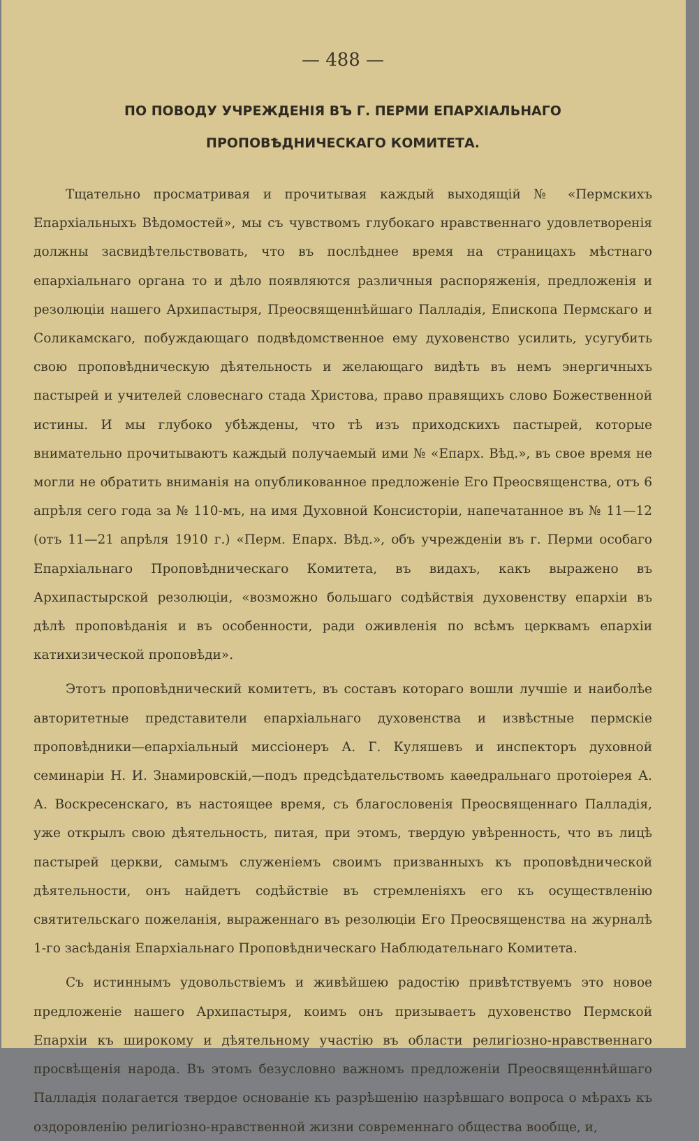— 488 —
ПО ПОВОДУ УЧРЕЖДЕНІЯ ВЪ Г. ПЕРМИ ЕПАРХІАЛЬНАГО ПРОПОВѢДНИЧЕСКАГО КОМИТЕТА.
Тщательно просматривая и прочитывая каждый выходящій № «Пермскихъ Епархіальныхъ Вѣдомостей», мы съ чувствомъ глубокаго нравственнаго удовлетворенія должны засвидѣтельствовать, что въ послѣднее время на страницахъ мѣстнаго епархіальнаго органа то и дѣло появляются различныя распоряженія, предложенія и резолюціи нашего Архипастыря, Преосвященнѣйшаго Палладія, Епископа Пермскаго и Соликамскаго, побуждающаго подвѣдомственное ему духовенство усилить, усугубить свою проповѣдническую дѣятельность и желающаго видѣть въ немъ энергичныхъ пастырей и учителей словеснаго стада Христова, право правящихъ слово Божественной истины. И мы глубоко убѣждены, что тѣ изъ приходскихъ пастырей, которые внимательно прочитываютъ каждый получаемый ими № «Епарх. Вѣд.», въ свое время не могли не обратить вниманія на опубликованное предложеніе Его Преосвященства, отъ 6 апрѣля сего года за № 110-мъ, на имя Духовной Консисторіи, напечатанное въ № 11—12 (отъ 11—21 апрѣля 1910 г.) «Перм. Епарх. Вѣд.», объ учрежденіи въ г. Перми особаго Епархіальнаго Проповѣдническаго Комитета, въ видахъ, какъ выражено въ Архипастырской резолюціи, «возможно большаго содѣйствія духовенству епархіи въ дѣлѣ проповѣданія и въ особенности, ради оживленія по всѣмъ церквамъ епархіи катихизической проповѣди».
Этотъ проповѣднический комитетъ, въ составъ котораго вошли лучшіе и наиболѣе авторитетные представители епархіальнаго духовенства и извѣстные пермскіе проповѣдники—епархіальный миссіонеръ А. Г. Куляшевъ и инспекторъ духовной семинаріи Н. И. Знамировскій,—подъ предсѣдательствомъ каѳедральнаго протоіерея А. А. Воскресенскаго, въ настоящее время, съ благословенія Преосвященнаго Палладія, уже открылъ свою дѣятельность, питая, при этомъ, твердую увѣренность, что въ лицѣ пастырей церкви, самымъ служеніемъ своимъ призванныхъ къ проповѣднической дѣятельности, онъ найдетъ содѣйствіе въ стремленіяхъ его къ осуществленію святительскаго пожеланія, выраженнаго въ резолюціи Его Преосвященства на журналѣ 1-го засѣданія Епархіальнаго Проповѣдническаго Наблюдательнаго Комитета.
Съ истиннымъ удовольствіемъ и живѣйшею радостію привѣтствуемъ это новое предложеніе нашего Архипастыря, коимъ онъ призываетъ духовенство Пермской Епархіи къ широкому и дѣятельному участію въ области религіозно-нравственнаго просвѣщенія народа. Въ этомъ безусловно важномъ предложеніи Преосвященнѣйшаго Палладія полагается твердое основаніе къ разрѣшенію назрѣвшаго вопроса о мѣрахъ къ оздоровленію религіозно-нравственной жизни современнаго общества вообще, и,